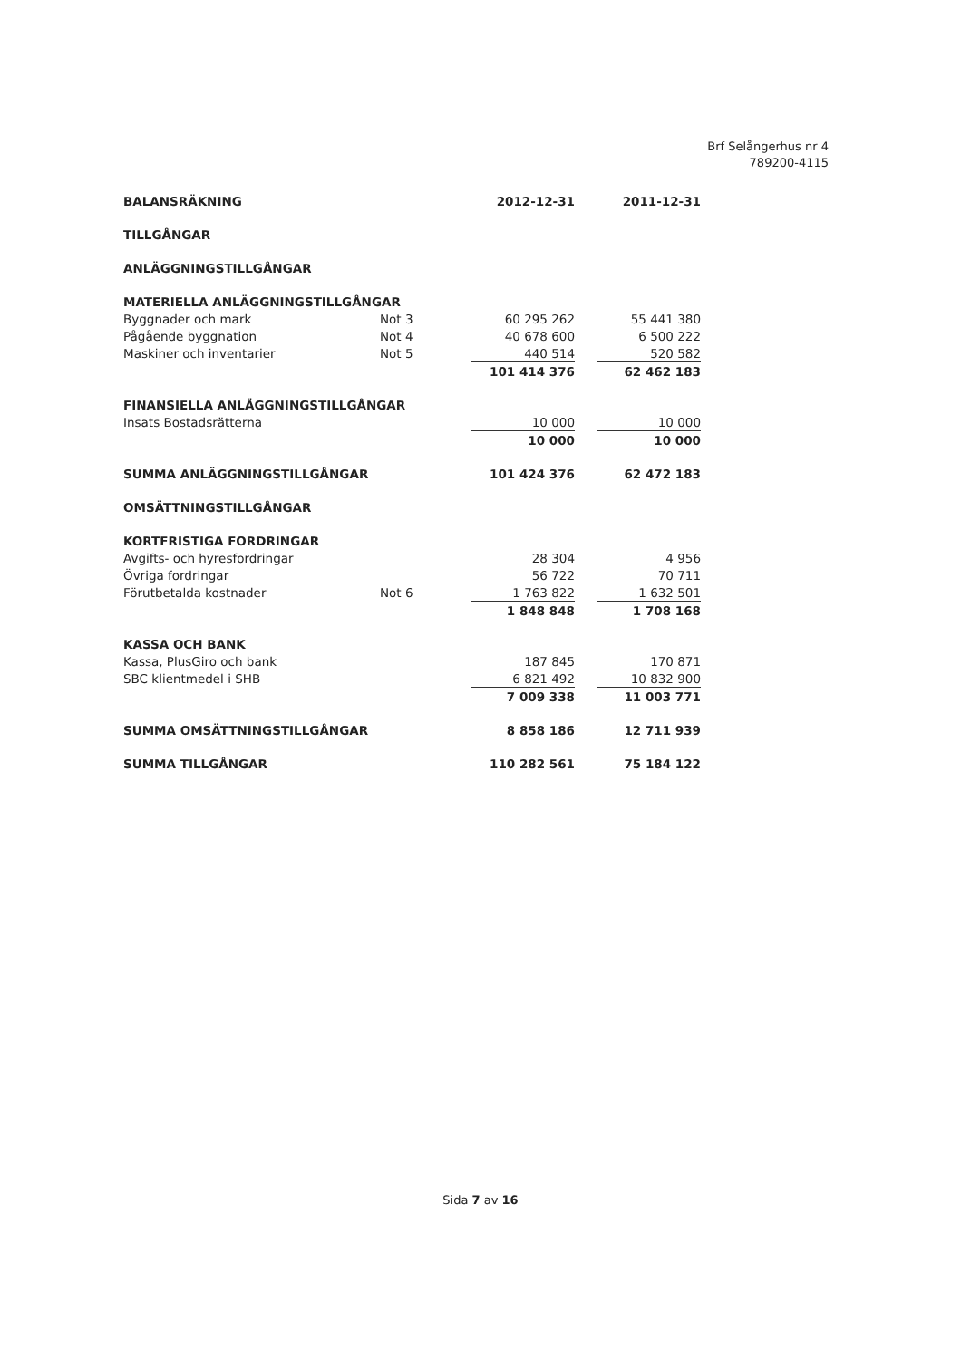Brf Selångerhus nr 4
789200-4115
| BALANSRÄKNING | | 2012-12-31 | | 2011-12-31 |
| --- | --- | --- | --- | --- |
| TILLGÅNGAR | | | | |
| ANLÄGGNINGSTILLGÅNGAR | | | | |
| MATERIELLA ANLÄGGNINGSTILLGÅNGAR | | | | |
| Byggnader och mark | Not 3 | 60 295 262 | | 55 441 380 |
| Pågående byggnation | Not 4 | 40 678 600 | | 6 500 222 |
| Maskiner och inventarier | Not 5 | 440 514 | | 520 582 |
| | | 101 414 376 | | 62 462 183 |
| FINANSIELLA ANLÄGGNINGSTILLGÅNGAR | | | | |
| Insats Bostadsrätterna | | 10 000 | | 10 000 |
| | | 10 000 | | 10 000 |
| SUMMA ANLÄGGNINGSTILLGÅNGAR | | 101 424 376 | | 62 472 183 |
| OMSÄTTNINGSTILLGÅNGAR | | | | |
| KORTFRISTIGA FORDRINGAR | | | | |
| Avgifts- och hyresfordringar | | 28 304 | | 4 956 |
| Övriga fordringar | | 56 722 | | 70 711 |
| Förutbetalda kostnader | Not 6 | 1 763 822 | | 1 632 501 |
| | | 1 848 848 | | 1 708 168 |
| KASSA OCH BANK | | | | |
| Kassa, PlusGiro och bank | | 187 845 | | 170 871 |
| SBC klientmedel i SHB | | 6 821 492 | | 10 832 900 |
| | | 7 009 338 | | 11 003 771 |
| SUMMA OMSÄTTNINGSTILLGÅNGAR | | 8 858 186 | | 12 711 939 |
| SUMMA TILLGÅNGAR | | 110 282 561 | | 75 184 122 |
Sida 7 av 16